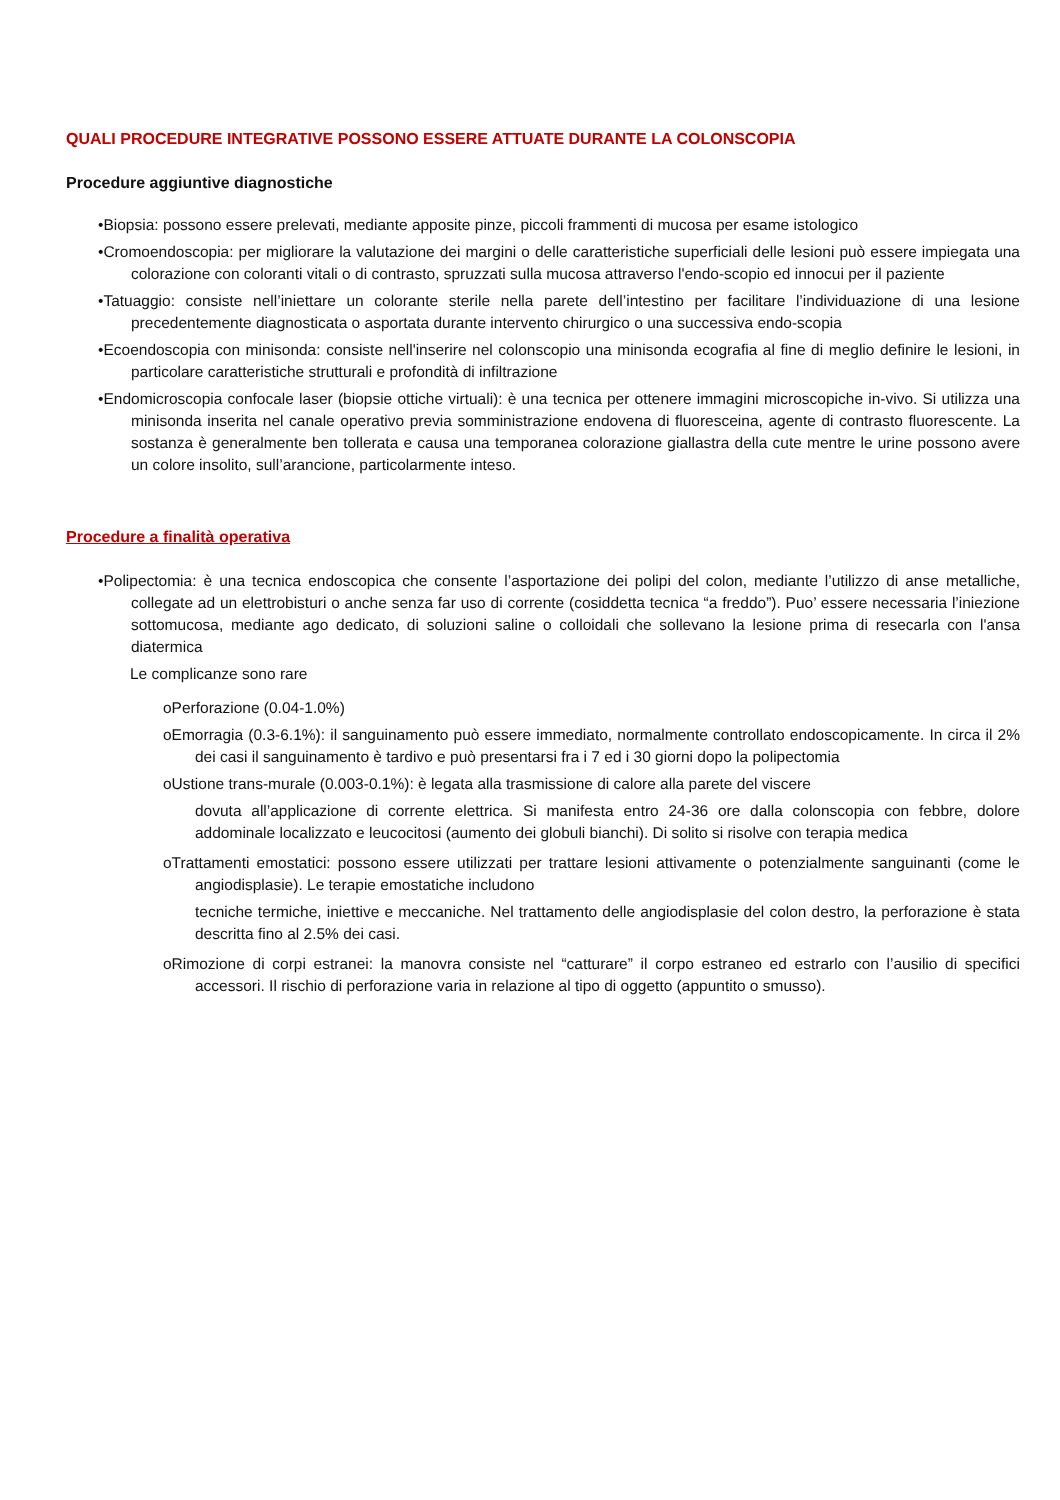QUALI PROCEDURE INTEGRATIVE POSSONO ESSERE ATTUATE DURANTE LA COLONSCOPIA
Procedure aggiuntive diagnostiche
•Biopsia: possono essere prelevati, mediante apposite pinze, piccoli frammenti di mucosa per esame istologico
•Cromoendoscopia: per migliorare la valutazione dei margini o delle caratteristiche superficiali delle lesioni può essere impiegata una colorazione con coloranti vitali o di contrasto, spruzzati sulla mucosa attraverso l'endo-scopio ed innocui per il paziente
•Tatuaggio: consiste nell’iniettare un colorante sterile nella parete dell’intestino per facilitare l’individuazione di una lesione precedentemente diagnosticata o asportata durante intervento chirurgico o una successiva endo-scopia
•Ecoendoscopia con minisonda: consiste nell'inserire nel colonscopio una minisonda ecografia al fine di meglio definire le lesioni, in particolare caratteristiche strutturali e profondità di infiltrazione
•Endomicroscopia confocale laser (biopsie ottiche virtuali): è una tecnica per ottenere immagini microscopiche in-vivo. Si utilizza una minisonda inserita nel canale operativo previa somministrazione endovena di fluoresceina, agente di contrasto fluorescente. La sostanza è generalmente ben tollerata e causa una temporanea colorazione giallastra della cute mentre le urine possono avere un colore insolito, sull’arancione, particolarmente inteso.
Procedure a finalità operativa
•Polipectomia: è una tecnica endoscopica che consente l’asportazione dei polipi del colon, mediante l’utilizzo di anse metalliche, collegate ad un elettrobisturi o anche senza far uso di corrente (cosiddetta tecnica “a freddo”). Puo’ essere necessaria l’iniezione sottomucosa, mediante ago dedicato, di soluzioni saline o colloidali che sollevano la lesione prima di resecarla con l'ansa diatermica
Le complicanze sono rare
oPerforazione (0.04-1.0%)
oEmorragia (0.3-6.1%): il sanguinamento può essere immediato, normalmente controllato endoscopicamente. In circa il 2% dei casi il sanguinamento è tardivo e può presentarsi fra i 7 ed i 30 giorni dopo la polipectomia
oUstione trans-murale (0.003-0.1%): è legata alla trasmissione di calore alla parete del viscere
dovuta all’applicazione di corrente elettrica. Si manifesta entro 24-36 ore dalla colonscopia con febbre, dolore addominale localizzato e leucocitosi (aumento dei globuli bianchi). Di solito si risolve con terapia medica
oTrattamenti emostatici: possono essere utilizzati per trattare lesioni attivamente o potenzialmente sanguinanti (come le angiodisplasie). Le terapie emostatiche includono
tecniche termiche, iniettive e meccaniche. Nel trattamento delle angiodisplasie del colon destro, la perforazione è stata descritta fino al 2.5% dei casi.
oRimozione di corpi estranei: la manovra consiste nel “catturare” il corpo estraneo ed estrarlo con l’ausilio di specifici accessori. Il rischio di perforazione varia in relazione al tipo di oggetto (appuntito o smusso).